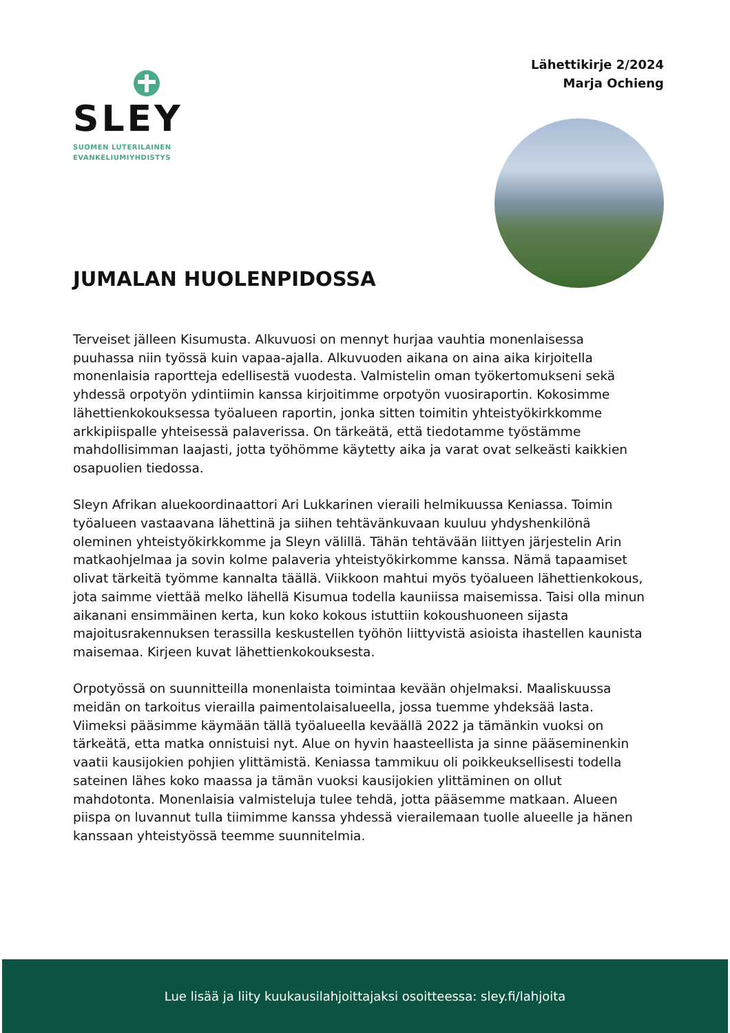SLEY
SUOMEN LUTERILAINEN
EVANKELIUMIYHDISTYS
Lähettikirje 2/2024
Marja Ochieng
JUMALAN HUOLENPIDOSSA
Terveiset jälleen Kisumusta. Alkuvuosi on mennyt hurjaa vauhtia monenlaisessa puuhassa niin työssä kuin vapaa-ajalla. Alkuvuoden aikana on aina aika kirjoitella monenlaisia raportteja edellisestä vuodesta. Valmistelin oman työkertomukseni sekä yhdessä orpotyön ydintiimin kanssa kirjoitimme orpotyön vuosiraportin. Kokosimme lähettienkokouksessa työalueen raportin, jonka sitten toimitin yhteistyökirkkomme arkkipiispalle yhteisessä palaverissa. On tärkeätä, että tiedotamme työstämme mahdollisimman laajasti, jotta työhömme käytetty aika ja varat ovat selkeästi kaikkien osapuolien tiedossa.
Sleyn Afrikan aluekoordinaattori Ari Lukkarinen vieraili helmikuussa Keniassa. Toimin työalueen vastaavana lähettinä ja siihen tehtävänkuvaan kuuluu yhdyshenkilönä oleminen yhteistyökirkkomme ja Sleyn välillä. Tähän tehtävään liittyen järjestelin Arin matkaohjelmaa ja sovin kolme palaveria yhteistyökirkomme kanssa. Nämä tapaamiset olivat tärkeitä työmme kannalta täällä. Viikkoon mahtui myös työalueen lähettienkokous, jota saimme viettää melko lähellä Kisumua todella kauniissa maisemissa. Taisi olla minun aikanani ensimmäinen kerta, kun koko kokous istuttiin kokoushuoneen sijasta majoitusrakennuksen terassilla keskustellen työhön liittyvistä asioista ihastellen kaunista maisemaa. Kirjeen kuvat lähettienkokouksesta.
Orpotyössä on suunnitteilla monenlaista toimintaa kevään ohjelmaksi. Maaliskuussa meidän on tarkoitus vierailla paimentolaisalueella, jossa tuemme yhdeksää lasta. Viimeksi pääsimme käymään tällä työalueella keväällä 2022 ja tämänkin vuoksi on tärkeätä, etta matka onnistuisi nyt. Alue on hyvin haasteellista ja sinne pääseminenkin vaatii kausijokien pohjien ylittämistä. Keniassa tammikuu oli poikkeuksellisesti todella sateinen lähes koko maassa ja tämän vuoksi kausijokien ylittäminen on ollut mahdotonta. Monenlaisia valmisteluja tulee tehdä, jotta pääsemme matkaan. Alueen piispa on luvannut tulla tiimimme kanssa yhdessä vierailemaan tuolle alueelle ja hänen kanssaan yhteistyössä teemme suunnitelmia.
Lue lisää ja liity kuukausilahjoittajaksi osoitteessa: sley.fi/lahjoita